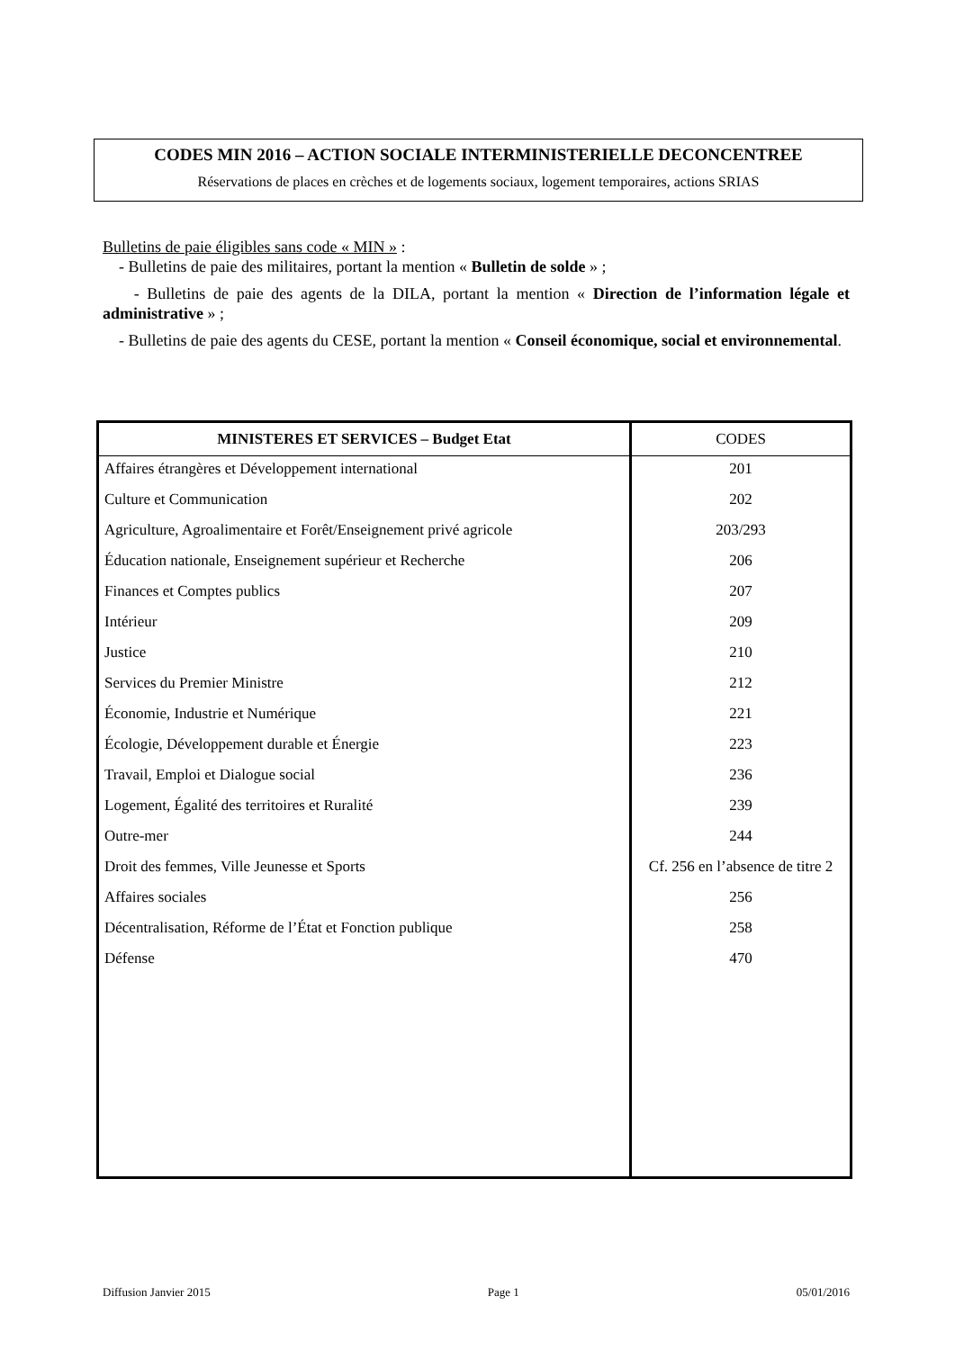CODES MIN 2016 – ACTION SOCIALE INTERMINISTERIELLE DECONCENTREE
Réservations de places en crèches et de logements sociaux, logement temporaires, actions SRIAS
Bulletins de paie éligibles sans code « MIN » :
- Bulletins de paie des militaires, portant la mention « Bulletin de solde » ;
- Bulletins de paie des agents de la DILA, portant la mention « Direction de l’information légale et administrative » ;
- Bulletins de paie des agents du CESE, portant la mention « Conseil économique, social et environnemental.
| MINISTERES ET SERVICES – Budget Etat | CODES |
| --- | --- |
| Affaires étrangères et Développement international | 201 |
| Culture et Communication | 202 |
| Agriculture, Agroalimentaire et Forêt/Enseignement privé agricole | 203/293 |
| Éducation nationale, Enseignement supérieur et Recherche | 206 |
| Finances et Comptes publics | 207 |
| Intérieur | 209 |
| Justice | 210 |
| Services du Premier Ministre | 212 |
| Économie, Industrie et Numérique | 221 |
| Écologie, Développement durable et Énergie | 223 |
| Travail, Emploi et Dialogue social | 236 |
| Logement, Égalité des territoires et Ruralité | 239 |
| Outre-mer | 244 |
| Droit des femmes, Ville Jeunesse et Sports | Cf. 256 en l’absence de titre 2 |
| Affaires sociales | 256 |
| Décentralisation, Réforme de l’État et Fonction publique | 258 |
| Défense | 470 |
Diffusion Janvier 2015 Page 1 05/01/2016